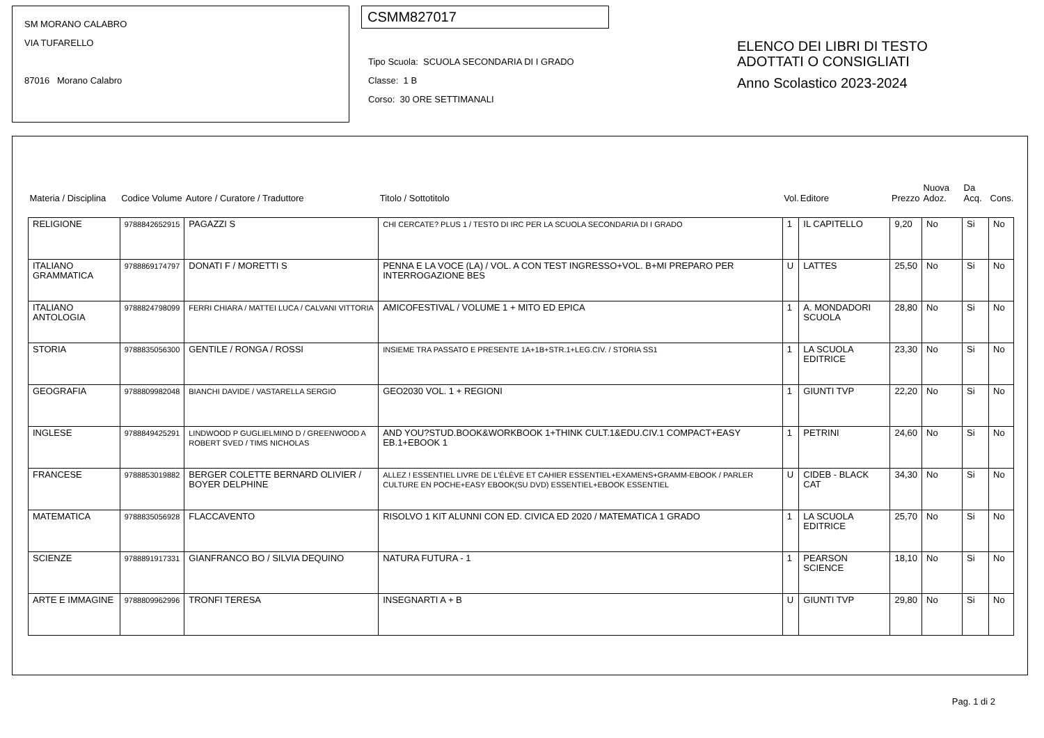SM MORANO CALABRO
VIA TUFARELLO
87016 Morano Calabro
CSMM827017
Tipo Scuola: SCUOLA SECONDARIA DI I GRADO
Classe: 1 B
Corso: 30 ORE SETTIMANALI
ELENCO DEI LIBRI DI TESTO
ADOTTATI O CONSIGLIATI
Anno Scolastico 2023-2024
| Materia / Disciplina | Codice Volume | Autore / Curatore / Traduttore | Titolo / Sottotitolo | Vol. | Editore | Prezzo | Nuova Adoz. | Da Acq. | Cons. |
| --- | --- | --- | --- | --- | --- | --- | --- | --- | --- |
| RELIGIONE | 9788842652915 | PAGAZZI S | CHI CERCATE? PLUS 1 / TESTO DI IRC PER LA SCUOLA SECONDARIA DI I GRADO | 1 | IL CAPITELLO | 9,20 | No | Si | No |
| ITALIANO GRAMMATICA | 9788869174797 | DONATI F / MORETTI S | PENNA E LA VOCE (LA) / VOL. A CON TEST INGRESSO+VOL. B+MI PREPARO PER INTERROGAZIONE BES | U | LATTES | 25,50 | No | Si | No |
| ITALIANO ANTOLOGIA | 9788824798099 | FERRI CHIARA / MATTEI LUCA / CALVANI VITTORIA | AMICOFESTIVAL / VOLUME 1 + MITO ED EPICA | 1 | A. MONDADORI SCUOLA | 28,80 | No | Si | No |
| STORIA | 9788835056300 | GENTILE / RONGA / ROSSI | INSIEME TRA PASSATO E PRESENTE 1A+1B+STR.1+LEG.CIV. / STORIA SS1 | 1 | LA SCUOLA EDITRICE | 23,30 | No | Si | No |
| GEOGRAFIA | 9788809982048 | BIANCHI DAVIDE / VASTARELLA SERGIO | GEO2030 VOL. 1 + REGIONI | 1 | GIUNTI TVP | 22,20 | No | Si | No |
| INGLESE | 9788849425291 | LINDWOOD P GUGLIELMINO D / GREENWOOD A ROBERT SVED / TIMS NICHOLAS | AND YOU?STUD.BOOK&WORKBOOK 1+THINK CULT.1&EDU.CIV.1 COMPACT+EASY EB.1+EBOOK 1 | 1 | PETRINI | 24,60 | No | Si | No |
| FRANCESE | 9788853019882 | BERGER COLETTE BERNARD OLIVIER / BOYER DELPHINE | ALLEZ ! ESSENTIEL LIVRE DE L'ÉLÈVE ET CAHIER ESSENTIEL+EXAMENS+GRAMM-EBOOK / PARLER CULTURE EN POCHE+EASY EBOOK(SU DVD) ESSENTIEL+EBOOK ESSENTIEL | U | CIDEB - BLACK CAT | 34,30 | No | Si | No |
| MATEMATICA | 9788835056928 | FLACCAVENTO | RISOLVO 1 KIT ALUNNI CON ED. CIVICA ED 2020 / MATEMATICA 1 GRADO | 1 | LA SCUOLA EDITRICE | 25,70 | No | Si | No |
| SCIENZE | 9788891917331 | GIANFRANCO BO / SILVIA DEQUINO | NATURA FUTURA - 1 | 1 | PEARSON SCIENCE | 18,10 | No | Si | No |
| ARTE E IMMAGINE | 9788809962996 | TRONFI TERESA | INSEGNARTI A + B | U | GIUNTI TVP | 29,80 | No | Si | No |
Pag. 1 di 2